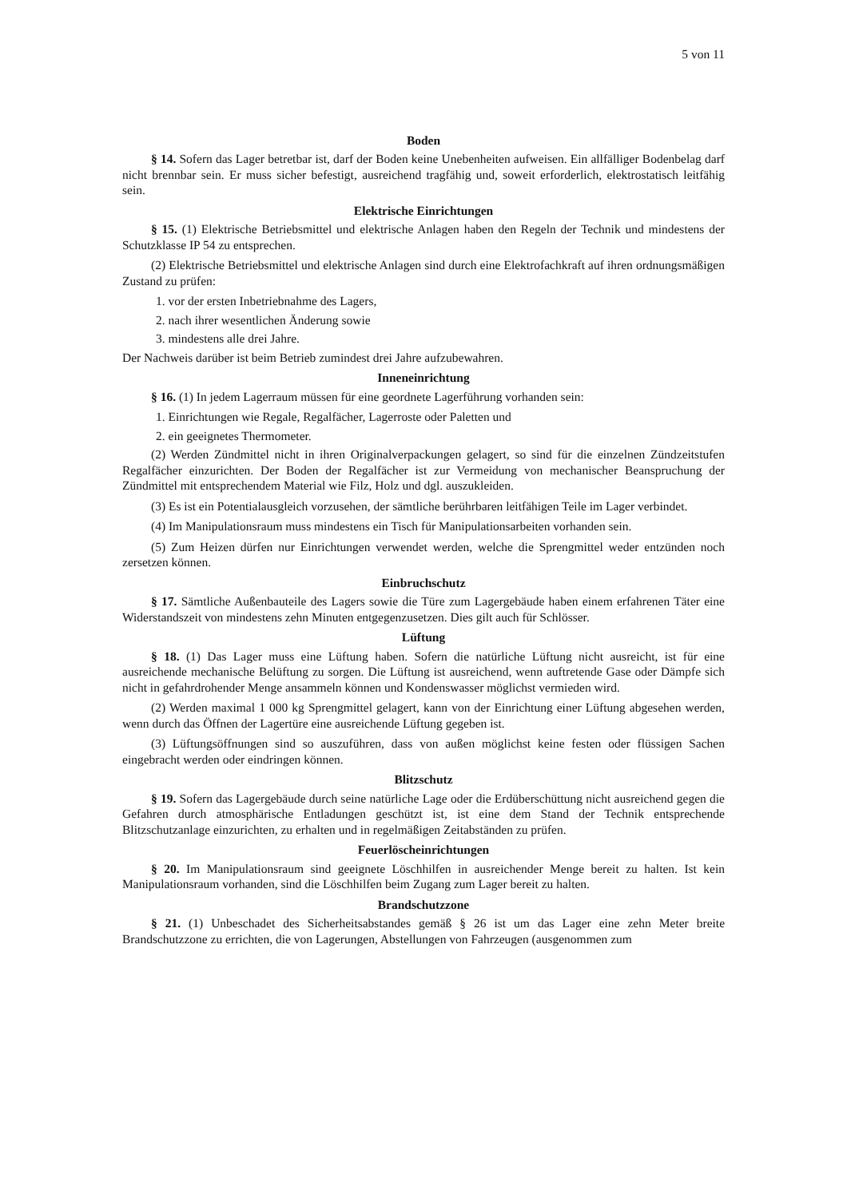5 von 11
Boden
§ 14. Sofern das Lager betretbar ist, darf der Boden keine Unebenheiten aufweisen. Ein allfälliger Bodenbelag darf nicht brennbar sein. Er muss sicher befestigt, ausreichend tragfähig und, soweit erforderlich, elektrostatisch leitfähig sein.
Elektrische Einrichtungen
§ 15. (1) Elektrische Betriebsmittel und elektrische Anlagen haben den Regeln der Technik und mindestens der Schutzklasse IP 54 zu entsprechen.
(2) Elektrische Betriebsmittel und elektrische Anlagen sind durch eine Elektrofachkraft auf ihren ordnungsmäßigen Zustand zu prüfen:
1. vor der ersten Inbetriebnahme des Lagers,
2. nach ihrer wesentlichen Änderung sowie
3. mindestens alle drei Jahre.
Der Nachweis darüber ist beim Betrieb zumindest drei Jahre aufzubewahren.
Inneneinrichtung
§ 16. (1) In jedem Lagerraum müssen für eine geordnete Lagerführung vorhanden sein:
1. Einrichtungen wie Regale, Regalfächer, Lagerroste oder Paletten und
2. ein geeignetes Thermometer.
(2) Werden Zündmittel nicht in ihren Originalverpackungen gelagert, so sind für die einzelnen Zündzeitstufen Regalfächer einzurichten. Der Boden der Regalfächer ist zur Vermeidung von mechanischer Beanspruchung der Zündmittel mit entsprechendem Material wie Filz, Holz und dgl. auszukleiden.
(3) Es ist ein Potentialausgleich vorzusehen, der sämtliche berührbaren leitfähigen Teile im Lager verbindet.
(4) Im Manipulationsraum muss mindestens ein Tisch für Manipulationsarbeiten vorhanden sein.
(5) Zum Heizen dürfen nur Einrichtungen verwendet werden, welche die Sprengmittel weder entzünden noch zersetzen können.
Einbruchschutz
§ 17. Sämtliche Außenbauteile des Lagers sowie die Türe zum Lagergebäude haben einem erfahrenen Täter eine Widerstandszeit von mindestens zehn Minuten entgegenzusetzen. Dies gilt auch für Schlösser.
Lüftung
§ 18. (1) Das Lager muss eine Lüftung haben. Sofern die natürliche Lüftung nicht ausreicht, ist für eine ausreichende mechanische Belüftung zu sorgen. Die Lüftung ist ausreichend, wenn auftretende Gase oder Dämpfe sich nicht in gefahrdrohender Menge ansammeln können und Kondenswasser möglichst vermieden wird.
(2) Werden maximal 1 000 kg Sprengmittel gelagert, kann von der Einrichtung einer Lüftung abgesehen werden, wenn durch das Öffnen der Lagertüre eine ausreichende Lüftung gegeben ist.
(3) Lüftungsöffnungen sind so auszuführen, dass von außen möglichst keine festen oder flüssigen Sachen eingebracht werden oder eindringen können.
Blitzschutz
§ 19. Sofern das Lagergebäude durch seine natürliche Lage oder die Erdüberschüttung nicht ausreichend gegen die Gefahren durch atmosphärische Entladungen geschützt ist, ist eine dem Stand der Technik entsprechende Blitzschutzanlage einzurichten, zu erhalten und in regelmäßigen Zeitabständen zu prüfen.
Feuerlöscheinrichtungen
§ 20. Im Manipulationsraum sind geeignete Löschhilfen in ausreichender Menge bereit zu halten. Ist kein Manipulationsraum vorhanden, sind die Löschhilfen beim Zugang zum Lager bereit zu halten.
Brandschutzzone
§ 21. (1) Unbeschadet des Sicherheitsabstandes gemäß § 26 ist um das Lager eine zehn Meter breite Brandschutzzone zu errichten, die von Lagerungen, Abstellungen von Fahrzeugen (ausgenommen zum